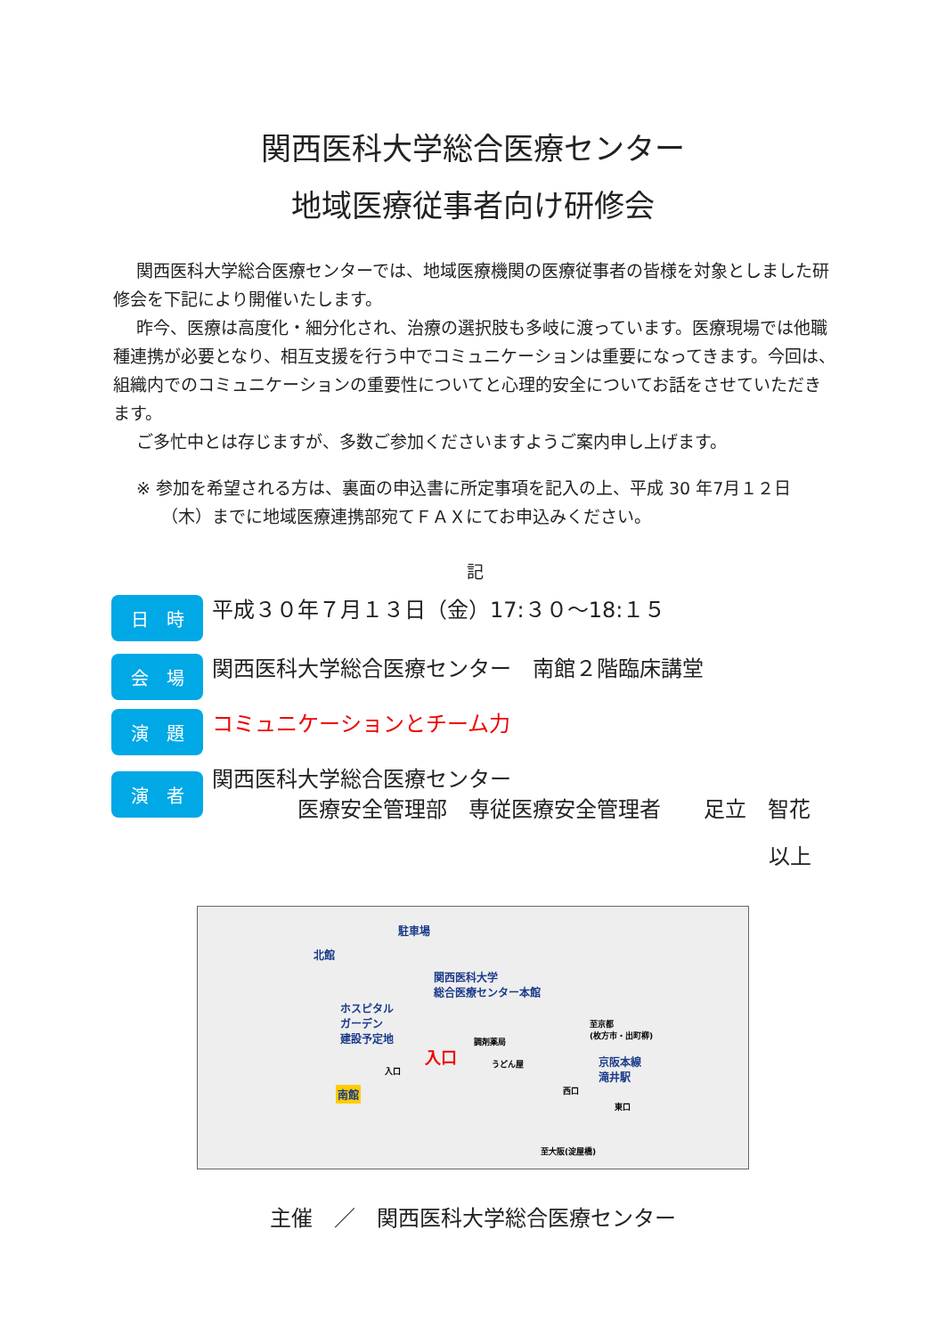関西医科大学総合医療センター
地域医療従事者向け研修会
関西医科大学総合医療センターでは、地域医療機関の医療従事者の皆様を対象としました研修会を下記により開催いたします。
昨今、医療は高度化・細分化され、治療の選択肢も多岐に渡っています。医療現場では他職種連携が必要となり、相互支援を行う中でコミュニケーションは重要になってきます。今回は、組織内でのコミュニケーションの重要性についてと心理的安全についてお話をさせていただきます。
ご多忙中とは存じますが、多数ご参加くださいますようご案内申し上げます。
※ 参加を希望される方は、裏面の申込書に所定事項を記入の上、平成 30 年7月１２日（木）までに地域医療連携部宛てＦＡＸにてお申込みください。
記
日　時
平成３０年７月１３日（金）17:３０～18:１５
会　場
関西医科大学総合医療センター　南館２階臨床講堂
演　題
コミュニケーションとチーム力
演　者
関西医科大学総合医療センター
　　　　医療安全管理部　専従医療安全管理者　　足立　智花
以上
駐車場
北館
関西医科大学
総合医療センター本館
ホスピタル
ガーデン
建設予定地
入口
入口
南館
調剤薬局
うどん屋
至京都
(枚方市・出町柳)
京阪本線
滝井駅
西口
東口
至大阪(淀屋橋)
主催　／　関西医科大学総合医療センター